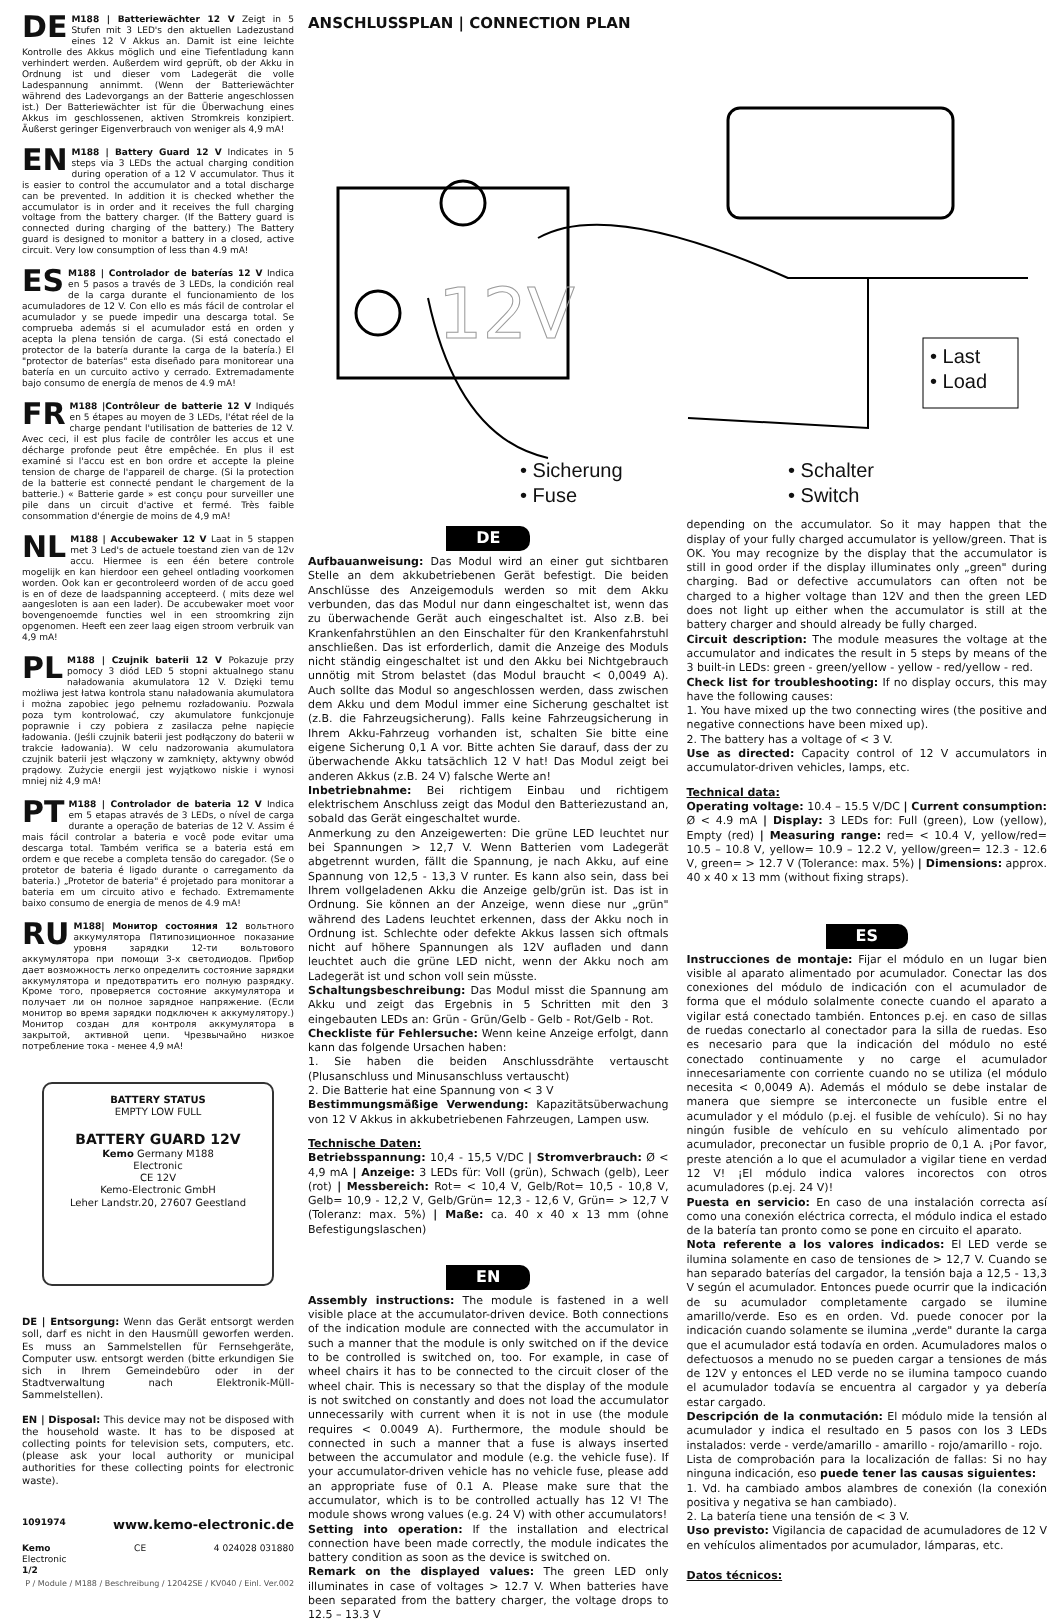DE M188 | Batteriewächter 12 V Zeigt in 5 Stufen mit 3 LED's den aktuellen Ladezustand eines 12 V Akkus an. Damit ist eine leichte Kontrolle des Akkus möglich und eine Tiefentladung kann verhindert werden. Außerdem wird geprüft, ob der Akku in Ordnung ist und dieser vom Ladegerät die volle Ladespannung annimmt. (Wenn der Batteriewächter während des Ladevorgangs an der Batterie angeschlossen ist.) Der Batteriewächter ist für die Überwachung eines Akkus im geschlossenen, aktiven Stromkreis konzipiert. Äußerst geringer Eigenverbrauch von weniger als 4,9 mA!
EN M188 | Battery Guard 12 V Indicates in 5 steps via 3 LEDs the actual charging condition during operation of a 12 V accumulator. Thus it is easier to control the accumulator and a total discharge can be prevented. In addition it is checked whether the accumulator is in order and it receives the full charging voltage from the battery charger. (If the Battery guard is connected during charging of the battery.) The Battery guard is designed to monitor a battery in a closed, active circuit. Very low consumption of less than 4.9 mA!
ES M188 | Controlador de baterías 12 V Indica en 5 pasos a través de 3 LEDs, la condición real de la carga durante el funcionamiento de los acumuladores de 12 V. Con ello es más fácil de controlar el acumulador y se puede impedir una descarga total. Se comprueba además si el acumulador está en orden y acepta la plena tensión de carga. (Si está conectado el protector de la batería durante la carga de la batería.) El "protector de baterías" esta diseñado para monitorear una batería en un curcuito activo y cerrado. Extremadamente bajo consumo de energía de menos de 4.9 mA!
FR M188 |Contrôleur de batterie 12 V Indiqués en 5 étapes au moyen de 3 LEDs, l'état réel de la charge pendant l'utilisation de batteries de 12 V. Avec ceci, il est plus facile de contrôler les accus et une décharge profonde peut être empêchée. En plus il est examiné si l'accu est en bon ordre et accepte la pleine tension de charge de l'appareil de charge. (Si la protection de la batterie est connecté pendant le chargement de la batterie.) « Batterie garde » est conçu pour surveiller une pile dans un circuit d'active et fermé. Très faible consommation d'énergie de moins de 4,9 mA!
NL M188 | Accubewaker 12 V Laat in 5 stappen met 3 Led's de actuele toestand zien van de 12v accu. Hiermee is een één betere controle mogelijk en kan hierdoor een geheel ontlading voorkomen worden. Ook kan er gecontroleerd worden of de accu goed is en of deze de laadspanning accepteerd. ( mits deze wel aangesloten is aan een lader). De accubewaker moet voor bovengenoemde functies wel in een stroomkring zijn opgenomen. Heeft een zeer laag eigen stroom verbruik van 4,9 mA!
PL M188 | Czujnik baterii 12 V Pokazuje przy pomocy 3 diód LED 5 stopni aktualnego stanu naładowania akumulatora 12 V. Dzięki temu możliwa jest łatwa kontrola stanu naładowania akumulatora i można zapobiec jego pełnemu rozładowaniu. Pozwala poza tym kontrolować, czy akumulatore funkcjonuje poprawnie i czy pobiera z zasilacza pełne napięcie ładowania. (Jeśli czujnik baterii jest podłączony do baterii w trakcie ładowania). W celu nadzorowania akumulatora czujnik baterii jest włączony w zamknięty, aktywny obwód prądowy. Zużycie energii jest wyjątkowo niskie i wynosi mniej niż 4,9 mA!
PT M188 | Controlador de bateria 12 V Indica em 5 etapas através de 3 LEDs, o nível de carga durante a operação de baterias de 12 V. Assim é mais fácil controlar a bateria e você pode evitar uma descarga total. Também verifica se a bateria está em ordem e que recebe a completa tensão do caregador. (Se o protetor de bateria é ligado durante o carregamento da bateria.) „Protetor de bateria" é projetado para monitorar a bateria em um circuito ativo e fechado. Extremamente baixo consumo de energia de menos de 4.9 mA!
RU M188| Монитор состояния 12 вольтного аккумулятора Пятипозиционное показание уровня зарядки 12-ти вольтового аккумулятора при помощи 3-х светодиодов. Прибор дает возможность легко определить состояние зарядки аккумулятора и предотвратить его полную разрядку. Кроме того, проверяется состояние аккумулятора и получает ли он полное зарядное напряжение. (Если монитор во время зарядки подключен к аккумулятору.) Монитор создан для контроля аккумулятора в закрытой, активной цепи. Чрезвычайно низкое потребление тока - менее 4,9 мА!
BATTERY STATUS
EMPTY LOW FULL
BATTERY GUARD 12V
Kemo Germany M188
Electronic
CE 12V
Kemo-Electronic GmbH
Leher Landstr.20, 27607 Geestland
DE | Entsorgung: Wenn das Gerät entsorgt werden soll, darf es nicht in den Hausmüll geworfen werden. Es muss an Sammelstellen für Fernsehgeräte, Computer usw. entsorgt werden (bitte erkundigen Sie sich in Ihrem Gemeindebüro oder in der Stadtverwaltung nach Elektronik-Müll-Sammelstellen).
EN | Disposal: This device may not be disposed with the household waste. It has to be disposed at collecting points for television sets, computers, etc. (please ask your local authority or municipal authorities for these collecting points for electronic waste).
1091974 www.kemo-electronic.de
Kemo
Electronic
1/2 CE 4 024028 031880
P / Module / M188 / Beschreibung / 12042SE / KV040 / Einl. Ver.002
ANSCHLUSSPLAN | CONNECTION PLAN
12V
• Last
• Load
• Sicherung
• Fuse
• Schalter
• Switch
DE
Aufbauanweisung: Das Modul wird an einer gut sichtbaren Stelle an dem akkubetriebenen Gerät befestigt. Die beiden Anschlüsse des Anzeigemoduls werden so mit dem Akku verbunden, das das Modul nur dann eingeschaltet ist, wenn das zu überwachende Gerät auch eingeschaltet ist. Also z.B. bei Krankenfahrstühlen an den Einschalter für den Krankenfahrstuhl anschließen. Das ist erforderlich, damit die Anzeige des Moduls nicht ständig eingeschaltet ist und den Akku bei Nichtgebrauch unnötig mit Strom belastet (das Modul braucht < 0,0049 A). Auch sollte das Modul so angeschlossen werden, dass zwischen dem Akku und dem Modul immer eine Sicherung geschaltet ist (z.B. die Fahrzeugsicherung). Falls keine Fahrzeugsicherung in Ihrem Akku-Fahrzeug vorhanden ist, schalten Sie bitte eine eigene Sicherung 0,1 A vor. Bitte achten Sie darauf, dass der zu überwachende Akku tatsächlich 12 V hat! Das Modul zeigt bei anderen Akkus (z.B. 24 V) falsche Werte an!
Inbetriebnahme: Bei richtigem Einbau und richtigem elektrischem Anschluss zeigt das Modul den Batteriezustand an, sobald das Gerät eingeschaltet wurde.
Anmerkung zu den Anzeigewerten: Die grüne LED leuchtet nur bei Spannungen > 12,7 V. Wenn Batterien vom Ladegerät abgetrennt wurden, fällt die Spannung, je nach Akku, auf eine Spannung von 12,5 - 13,3 V runter. Es kann also sein, dass bei Ihrem vollgeladenen Akku die Anzeige gelb/grün ist. Das ist in Ordnung. Sie können an der Anzeige, wenn diese nur „grün" während des Ladens leuchtet erkennen, dass der Akku noch in Ordnung ist. Schlechte oder defekte Akkus lassen sich oftmals nicht auf höhere Spannungen als 12V aufladen und dann leuchtet auch die grüne LED nicht, wenn der Akku noch am Ladegerät ist und schon voll sein müsste.
Schaltungsbeschreibung: Das Modul misst die Spannung am Akku und zeigt das Ergebnis in 5 Schritten mit den 3 eingebauten LEDs an: Grün - Grün/Gelb - Gelb - Rot/Gelb - Rot.
Checkliste für Fehlersuche: Wenn keine Anzeige erfolgt, dann kann das folgende Ursachen haben:
1. Sie haben die beiden Anschlussdrähte vertauscht (Plusanschluss und Minusanschluss vertauscht)
2. Die Batterie hat eine Spannung von < 3 V
Bestimmungsmäßige Verwendung: Kapazitätsüberwachung von 12 V Akkus in akkubetriebenen Fahrzeugen, Lampen usw.
Technische Daten:
Betriebsspannung: 10,4 - 15,5 V/DC | Stromverbrauch: Ø < 4,9 mA | Anzeige: 3 LEDs für: Voll (grün), Schwach (gelb), Leer (rot) | Messbereich: Rot= < 10,4 V, Gelb/Rot= 10,5 - 10,8 V, Gelb= 10,9 - 12,2 V, Gelb/Grün= 12,3 - 12,6 V, Grün= > 12,7 V (Toleranz: max. 5%) | Maße: ca. 40 x 40 x 13 mm (ohne Befestigungslaschen)
EN
Assembly instructions: The module is fastened in a well visible place at the accumulator-driven device. Both connections of the indication module are connected with the accumulator in such a manner that the module is only switched on if the device to be controlled is switched on, too. For example, in case of wheel chairs it has to be connected to the circuit closer of the wheel chair. This is necessary so that the display of the module is not switched on constantly and does not load the accumulator unnecessarily with current when it is not in use (the module requires < 0.0049 A). Furthermore, the module should be connected in such a manner that a fuse is always inserted between the accumulator and module (e.g. the vehicle fuse). If your accumulator-driven vehicle has no vehicle fuse, please add an appropriate fuse of 0.1 A. Please make sure that the accumulator, which is to be controlled actually has 12 V! The module shows wrong values (e.g. 24 V) with other accumulators!
Setting into operation: If the installation and electrical connection have been made correctly, the module indicates the battery condition as soon as the device is switched on.
Remark on the displayed values: The green LED only illuminates in case of voltages > 12.7 V. When batteries have been separated from the battery charger, the voltage drops to 12.5 – 13.3 V
depending on the accumulator. So it may happen that the display of your fully charged accumulator is yellow/green. That is OK. You may recognize by the display that the accumulator is still in good order if the display illuminates only „green" during charging. Bad or defective accumulators can often not be charged to a higher voltage than 12V and then the green LED does not light up either when the accumulator is still at the battery charger and should already be fully charged.
Circuit description: The module measures the voltage at the accumulator and indicates the result in 5 steps by means of the 3 built-in LEDs: green - green/yellow - yellow - red/yellow - red.
Check list for troubleshooting: If no display occurs, this may have the following causes:
1. You have mixed up the two connecting wires (the positive and negative connections have been mixed up).
2. The battery has a voltage of < 3 V.
Use as directed: Capacity control of 12 V accumulators in accumulator-driven vehicles, lamps, etc.
Technical data:
Operating voltage: 10.4 – 15.5 V/DC | Current consumption: Ø < 4.9 mA | Display: 3 LEDs for: Full (green), Low (yellow), Empty (red) | Measuring range: red= < 10.4 V, yellow/red= 10.5 – 10.8 V, yellow= 10.9 – 12.2 V, yellow/green= 12.3 - 12.6 V, green= > 12.7 V (Tolerance: max. 5%) | Dimensions: approx. 40 x 40 x 13 mm (without fixing straps).
ES
Instrucciones de montaje: Fijar el módulo en un lugar bien visible al aparato alimentado por acumulador. Conectar las dos conexiones del módulo de indicación con el acumulador de forma que el módulo solalmente conecte cuando el aparato a vigilar está conectado también. Entonces p.ej. en caso de sillas de ruedas conectarlo al conectador para la silla de ruedas. Eso es necesario para que la indicación del módulo no esté conectado continuamente y no carge el acumulador innecesariamente con corriente cuando no se utiliza (el módulo necesita < 0,0049 A). Además el módulo se debe instalar de manera que siempre se interconecte un fusible entre el acumulador y el módulo (p.ej. el fusible de vehículo). Si no hay ningún fusible de vehículo en su vehículo alimentado por acumulador, preconectar un fusible proprio de 0,1 A. ¡Por favor, preste atención a lo que el acumulador a vigilar tiene en verdad 12 V! ¡El módulo indica valores incorectos con otros acumuladores (p.ej. 24 V)!
Puesta en servicio: En caso de una instalación correcta así como una conexión eléctrica correcta, el módulo indica el estado de la batería tan pronto como se pone en circuito el aparato.
Nota referente a los valores indicados: El LED verde se ilumina solamente en caso de tensiones de > 12,7 V. Cuando se han separado baterías del cargador, la tensión baja a 12,5 - 13,3 V según el acumulador. Entonces puede ocurrir que la indicación de su acumulador completamente cargado se ilumine amarillo/verde. Eso es en orden. Vd. puede conocer por la indicación cuando solamente se ilumina „verde" durante la carga que el acumulador está todavía en orden. Acumuladores malos o defectuosos a menudo no se pueden cargar a tensiones de más de 12V y entonces el LED verde no se ilumina tampoco cuando el acumulador todavía se encuentra al cargador y ya debería estar cargado.
Descripción de la conmutación: El módulo mide la tensión al acumulador y indica el resultado en 5 pasos con los 3 LEDs instalados: verde - verde/amarillo - amarillo - rojo/amarillo - rojo.
Lista de comprobación para la localización de fallas: Si no hay ninguna indicación, eso puede tener las causas siguientes:
1. Vd. ha cambiado ambos alambres de conexión (la conexión positiva y negativa se han cambiado).
2. La batería tiene una tensión de < 3 V.
Uso previsto: Vigilancia de capacidad de acumuladores de 12 V en vehículos alimentados por acumulador, lámparas, etc.
Datos técnicos: